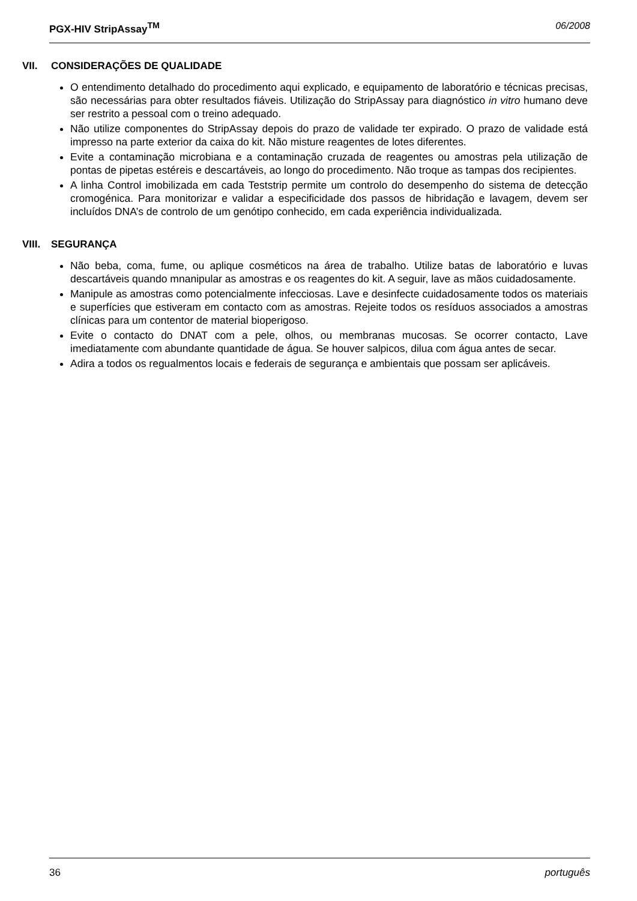PGX-HIV StripAssay<sup>TM</sup> 06/2008
VII. CONSIDERAÇÕES DE QUALIDADE
O entendimento detalhado do procedimento aqui explicado, e equipamento de laboratório e técnicas precisas, são necessárias para obter resultados fiáveis. Utilização do StripAssay para diagnóstico in vitro humano deve ser restrito a pessoal com o treino adequado.
Não utilize componentes do StripAssay depois do prazo de validade ter expirado. O prazo de validade está impresso na parte exterior da caixa do kit. Não misture reagentes de lotes diferentes.
Evite a contaminação microbiana e a contaminação cruzada de reagentes ou amostras pela utilização de pontas de pipetas estéreis e descartáveis, ao longo do procedimento. Não troque as tampas dos recipientes.
A linha Control imobilizada em cada Teststrip permite um controlo do desempenho do sistema de detecção cromogénica. Para monitorizar e validar a especificidade dos passos de hibridação e lavagem, devem ser incluídos DNA’s de controlo de um genótipo conhecido, em cada experiência individualizada.
VIII. SEGURANÇA
Não beba, coma, fume, ou aplique cosméticos na área de trabalho. Utilize batas de laboratório e luvas descartáveis quando mnanipular as amostras e os reagentes do kit. A seguir, lave as mãos cuidadosamente.
Manipule as amostras como potencialmente infecciosas. Lave e desinfecte cuidadosamente todos os materiais e superfícies que estiveram em contacto com as amostras. Rejeite todos os resíduos associados a amostras clínicas para um contentor de material bioperigoso.
Evite o contacto do DNAT com a pele, olhos, ou membranas mucosas. Se ocorrer contacto, Lave imediatamente com abundante quantidade de água. Se houver salpicos, dilua com água antes de secar.
Adira a todos os regualmentos locais e federais de segurança e ambientais que possam ser aplicáveis.
36 português